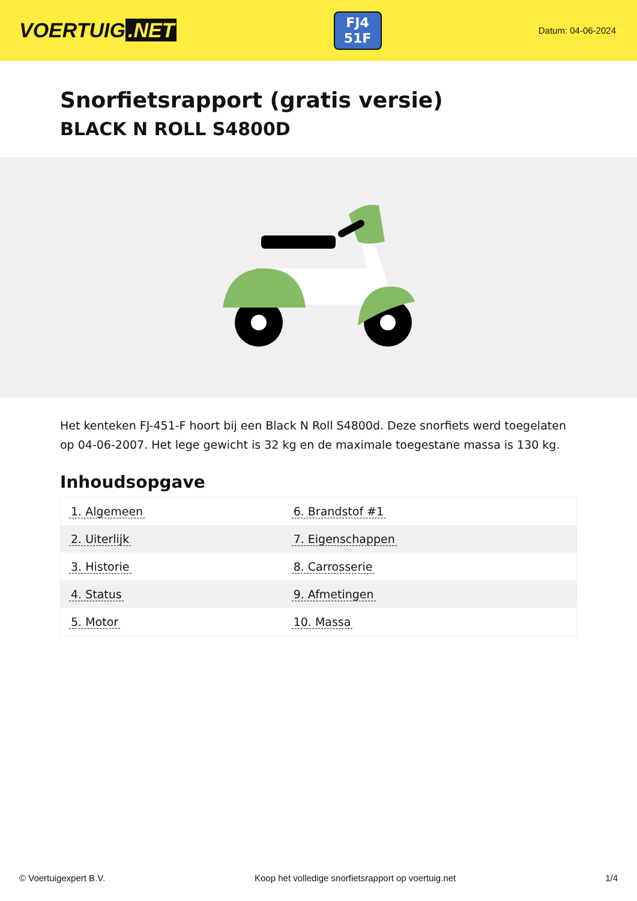VOERTUIG.NET
FJ4
51F
Datum: 04-06-2024
Snorfietsrapport (gratis versie)
BLACK N ROLL S4800D
Het kenteken FJ-451-F hoort bij een Black N Roll S4800d. Deze snorfiets werd toegelaten op 04-06-2007. Het lege gewicht is 32 kg en de maximale toegestane massa is 130 kg.
Inhoudsopgave
| 1. Algemeen | 6. Brandstof #1 |
| 2. Uiterlijk | 7. Eigenschappen |
| 3. Historie | 8. Carrosserie |
| 4. Status | 9. Afmetingen |
| 5. Motor | 10. Massa |
© Voertuigexpert B.V. Koop het volledige snorfietsrapport op voertuig.net
1/4